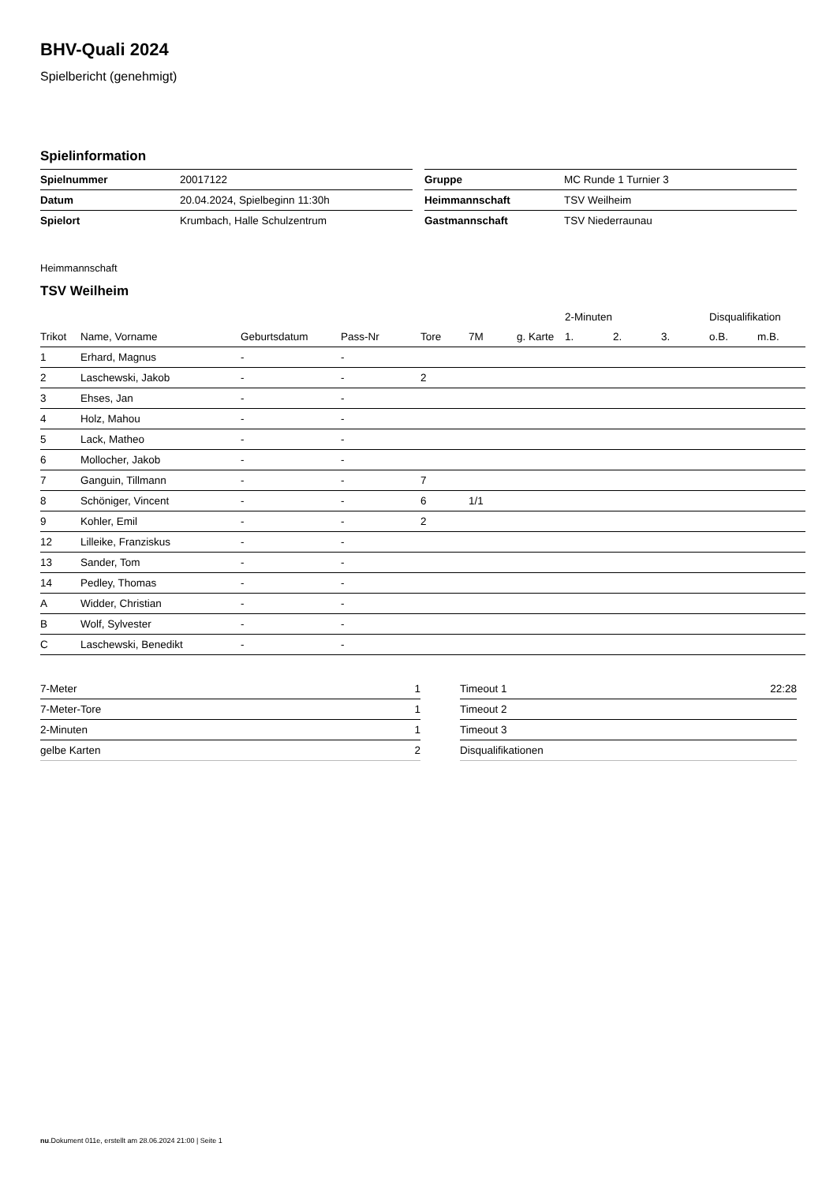BHV-Quali 2024
Spielbericht (genehmigt)
Spielinformation
| Spielnummer | 20017122 |
| Datum | 20.04.2024, Spielbeginn 11:30h |
| Spielort | Krumbach, Halle Schulzentrum |
| Gruppe | MC Runde 1 Turnier 3 |
| Heimmannschaft | TSV Weilheim |
| Gastmannschaft | TSV Niederraunau |
Heimmannschaft
TSV Weilheim
| | | | | | | | 2-Minuten | | | Disqualifikation | |
| --- | --- | --- | --- | --- | --- | --- | --- | --- | --- | --- | --- |
| Trikot | Name, Vorname | Geburtsdatum | Pass-Nr | Tore | 7M | g. Karte | 1. | 2. | 3. | o.B. | m.B. |
| 1 | Erhard, Magnus | - | - | | | | | | | | |
| 2 | Laschewski, Jakob | - | - | 2 | | | | | | | |
| 3 | Ehses, Jan | - | - | | | | | | | | |
| 4 | Holz, Mahou | - | - | | | | | | | | |
| 5 | Lack, Matheo | - | - | | | | | | | | |
| 6 | Mollocher, Jakob | - | - | | | | | | | | |
| 7 | Ganguin, Tillmann | - | - | 7 | | | | | | | |
| 8 | Schöniger, Vincent | - | - | 6 | 1/1 | | | | | | |
| 9 | Kohler, Emil | - | - | 2 | | | | | | | |
| 12 | Lilleike, Franziskus | - | - | | | | | | | | |
| 13 | Sander, Tom | - | - | | | | | | | | |
| 14 | Pedley, Thomas | - | - | | | | | | | | |
| A | Widder, Christian | - | - | | | | | | | | |
| B | Wolf, Sylvester | - | - | | | | | | | | |
| C | Laschewski, Benedikt | - | - | | | | | | | | |
| 7-Meter | 1 |
| 7-Meter-Tore | 1 |
| 2-Minuten | 1 |
| gelbe Karten | 2 |
| Timeout 1 | 22:28 |
| Timeout 2 | |
| Timeout 3 | |
| Disqualifikationen | |
nu.Dokument 011e, erstellt am 28.06.2024 21:00 | Seite 1